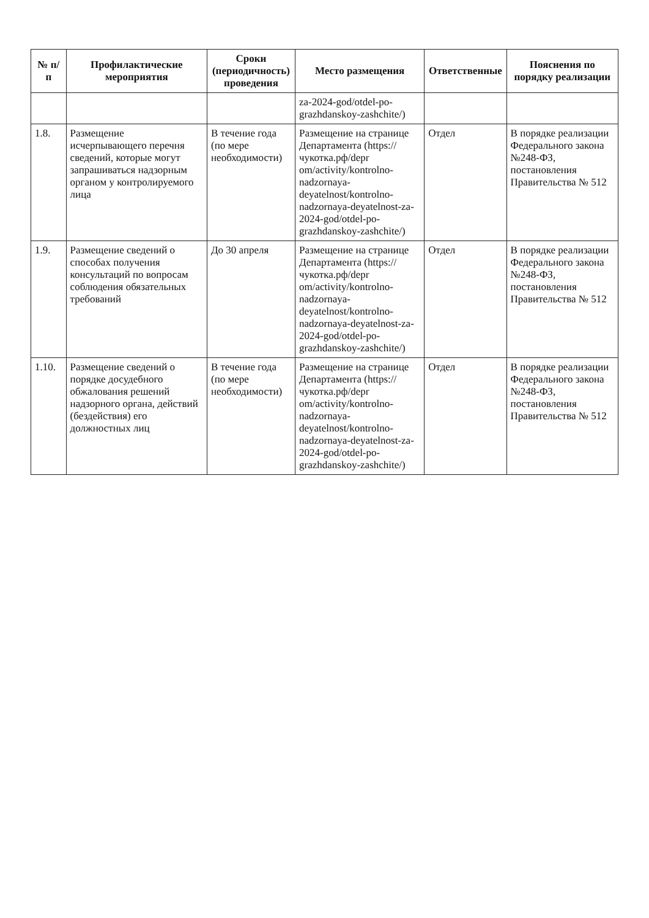| № п/п | Профилактические мероприятия | Сроки (периодичность) проведения | Место размещения | Ответственные | Пояснения по порядку реализации |
| --- | --- | --- | --- | --- | --- |
| | | | za-2024-god/otdel-po-grazhdanskoy-zashchite/) | | |
| 1.8. | Размещение исчерпывающего перечня сведений, которые могут запрашиваться надзорным органом у контролируемого лица | В течение года (по мере необходимости) | Размещение на странице Департамента (https://чукотка.рф/depr om/activity/kontrolno-nadzornaya-deyatelnost/kontrolno-nadzornaya-deyatelnost-za-2024-god/otdel-po-grazhdanskoy-zashchite/) | Отдел | В порядке реализации Федерального закона №248-ФЗ, постановления Правительства № 512 |
| 1.9. | Размещение сведений о способах получения консультаций по вопросам соблюдения обязательных требований | До 30 апреля | Размещение на странице Департамента (https://чукотка.рф/depr om/activity/kontrolno-nadzornaya-deyatelnost/kontrolno-nadzornaya-deyatelnost-za-2024-god/otdel-po-grazhdanskoy-zashchite/) | Отдел | В порядке реализации Федерального закона №248-ФЗ, постановления Правительства № 512 |
| 1.10. | Размещение сведений о порядке досудебного обжалования решений надзорного органа, действий (бездействия) его должностных лиц | В течение года (по мере необходимости) | Размещение на странице Департамента (https://чукотка.рф/depr om/activity/kontrolno-nadzornaya-deyatelnost/kontrolno-nadzornaya-deyatelnost-za-2024-god/otdel-po-grazhdanskoy-zashchite/) | Отдел | В порядке реализации Федерального закона №248-ФЗ, постановления Правительства № 512 |